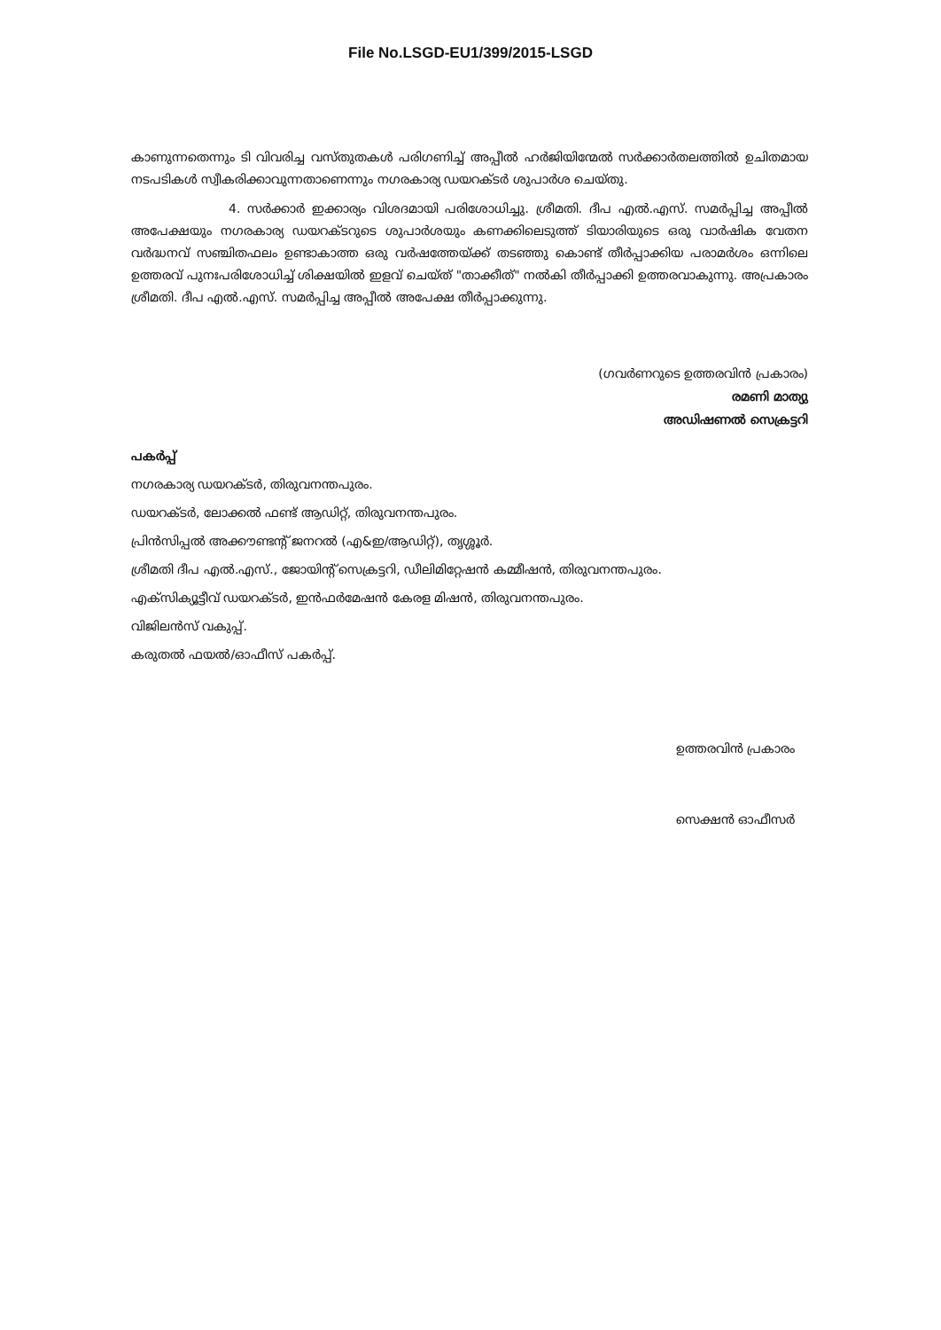File No.LSGD-EU1/399/2015-LSGD
കാണുന്നതെന്നും ടി വിവരിച്ച വസ്തുതകൾ പരിഗണിച്ച് അപ്പീൽ ഹർജിയിന്മേൽ സർക്കാർതലത്തിൽ ഉചിതമായ നടപടികൾ സ്വീകരിക്കാവുന്നതാണെന്നും നഗരകാര്യ ഡയറക്ടർ ശുപാർശ ചെയ്തു.
4. സർക്കാർ ഇക്കാര്യം വിശദമായി പരിശോധിച്ചു. ശ്രീമതി. ദീപ എൽ.എസ്. സമർപ്പിച്ച അപ്പീൽ അപേക്ഷയും നഗരകാര്യ ഡയറക്ടറുടെ ശുപാർശയും കണക്കിലെടുത്ത് ടിയാരിയുടെ ഒരു വാർഷിക വേതന വർദ്ധനവ് സഞ്ചിതഫലം ഉണ്ടാകാത്ത ഒരു വർഷത്തേയ്ക്ക് തടഞ്ഞു കൊണ്ട് തീർപ്പാക്കിയ പരാമർശം ഒന്നിലെ ഉത്തരവ് പുനഃപരിശോധിച്ച് ശിക്ഷയിൽ ഇളവ് ചെയ്ത് "താക്കീത്" നൽകി തീർപ്പാക്കി ഉത്തരവാകുന്നു. അപ്രകാരം ശ്രീമതി. ദീപ എൽ.എസ്. സമർപ്പിച്ച അപ്പീൽ അപേക്ഷ തീർപ്പാക്കുന്നു.
(ഗവർണറുടെ ഉത്തരവിൻ പ്രകാരം)
രമണി മാത്യു
അഡിഷണൽ സെക്രട്ടറി
പകർപ്പ്
നഗരകാര്യ ഡയറക്ടർ, തിരുവനന്തപുരം.
ഡയറക്ടർ, ലോക്കൽ ഫണ്ട് ആഡിറ്റ്, തിരുവനന്തപുരം.
പ്രിൻസിപ്പൽ അക്കൗണ്ടന്റ് ജനറൽ (എ&ഇ/ആഡിറ്റ്), തൃശ്ശൂർ.
ശ്രീമതി ദീപ എൽ.എസ്., ജോയിന്റ് സെക്രട്ടറി, ഡീലിമിറ്റേഷൻ കമ്മീഷൻ, തിരുവനന്തപുരം.
എക്സിക്യൂട്ടീവ് ഡയറക്ടർ, ഇൻഫർമേഷൻ കേരള മിഷൻ, തിരുവനന്തപുരം.
വിജിലൻസ് വകുപ്പ്.
കരുതൽ ഫയൽ/ഓഫീസ് പകർപ്പ്.
ഉത്തരവിൻ പ്രകാരം
സെക്ഷൻ ഓഫീസർ